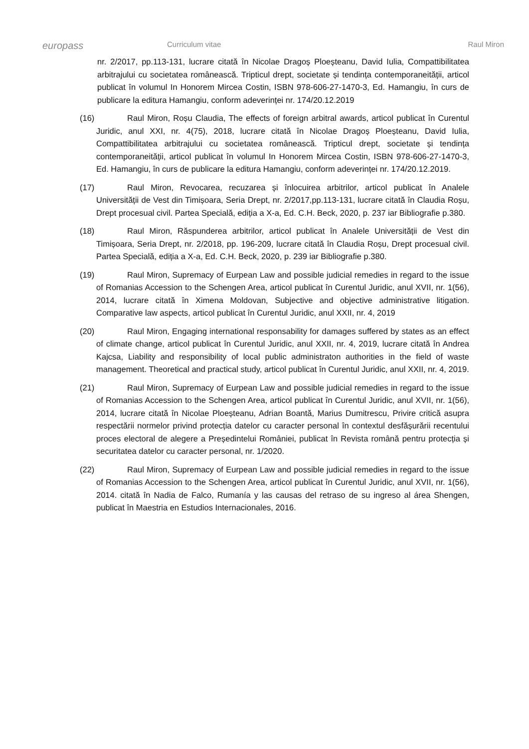europass
Curriculum vitae Raul Miron
nr. 2/2017, pp.113-131, lucrare citată în Nicolae Dragoș Ploeșteanu, David Iulia, Compattibilitatea arbitrajului cu societatea românească. Tripticul drept, societate și tendința contemporaneității, articol publicat în volumul In Honorem Mircea Costin, ISBN 978-606-27-1470-3, Ed. Hamangiu, în curs de publicare la editura Hamangiu, conform adeverinței nr. 174/20.12.2019
(16) Raul Miron, Roșu Claudia, The effects of foreign arbitral awards, articol publicat în Curentul Juridic, anul XXI, nr. 4(75), 2018, lucrare citată în Nicolae Dragoș Ploeșteanu, David Iulia, Compattibilitatea arbitrajului cu societatea românească. Tripticul drept, societate și tendința contemporaneității, articol publicat în volumul In Honorem Mircea Costin, ISBN 978-606-27-1470-3, Ed. Hamangiu, în curs de publicare la editura Hamangiu, conform adeverinței nr. 174/20.12.2019.
(17) Raul Miron, Revocarea, recuzarea și înlocuirea arbitrilor, articol publicat în Analele Universității de Vest din Timișoara, Seria Drept, nr. 2/2017,pp.113-131, lucrare citată în Claudia Roșu, Drept procesual civil. Partea Specială, ediția a X-a, Ed. C.H. Beck, 2020, p. 237 iar Bibliografie p.380.
(18) Raul Miron, Răspunderea arbitrilor, articol publicat în Analele Universității de Vest din Timișoara, Seria Drept, nr. 2/2018, pp. 196-209, lucrare citată în Claudia Roșu, Drept procesual civil. Partea Specială, ediția a X-a, Ed. C.H. Beck, 2020, p. 239 iar Bibliografie p.380.
(19) Raul Miron, Supremacy of Eurpean Law and possible judicial remedies in regard to the issue of Romanias Accession to the Schengen Area, articol publicat în Curentul Juridic, anul XVII, nr. 1(56), 2014, lucrare citată în Ximena Moldovan, Subjective and objective administrative litigation. Comparative law aspects, articol publicat în Curentul Juridic, anul XXII, nr. 4, 2019
(20) Raul Miron, Engaging international responsability for damages suffered by states as an effect of climate change, articol publicat în Curentul Juridic, anul XXII, nr. 4, 2019, lucrare citată în Andrea Kajcsa, Liability and responsibility of local public administraton authorities in the field of waste management. Theoretical and practical study, articol publicat în Curentul Juridic, anul XXII, nr. 4, 2019.
(21) Raul Miron, Supremacy of Eurpean Law and possible judicial remedies in regard to the issue of Romanias Accession to the Schengen Area, articol publicat în Curentul Juridic, anul XVII, nr. 1(56), 2014, lucrare citată în Nicolae Ploeșteanu, Adrian Boantă, Marius Dumitrescu, Privire critică asupra respectării normelor privind protecția datelor cu caracter personal în contextul desfășurării recentului proces electoral de alegere a Președintelui României, publicat în Revista română pentru protecția și securitatea datelor cu caracter personal, nr. 1/2020.
(22) Raul Miron, Supremacy of Eurpean Law and possible judicial remedies in regard to the issue of Romanias Accession to the Schengen Area, articol publicat în Curentul Juridic, anul XVII, nr. 1(56), 2014. citată în Nadia de Falco, Rumanía y las causas del retraso de su ingreso al área Shengen, publicat în Maestria en Estudios Internacionales, 2016.